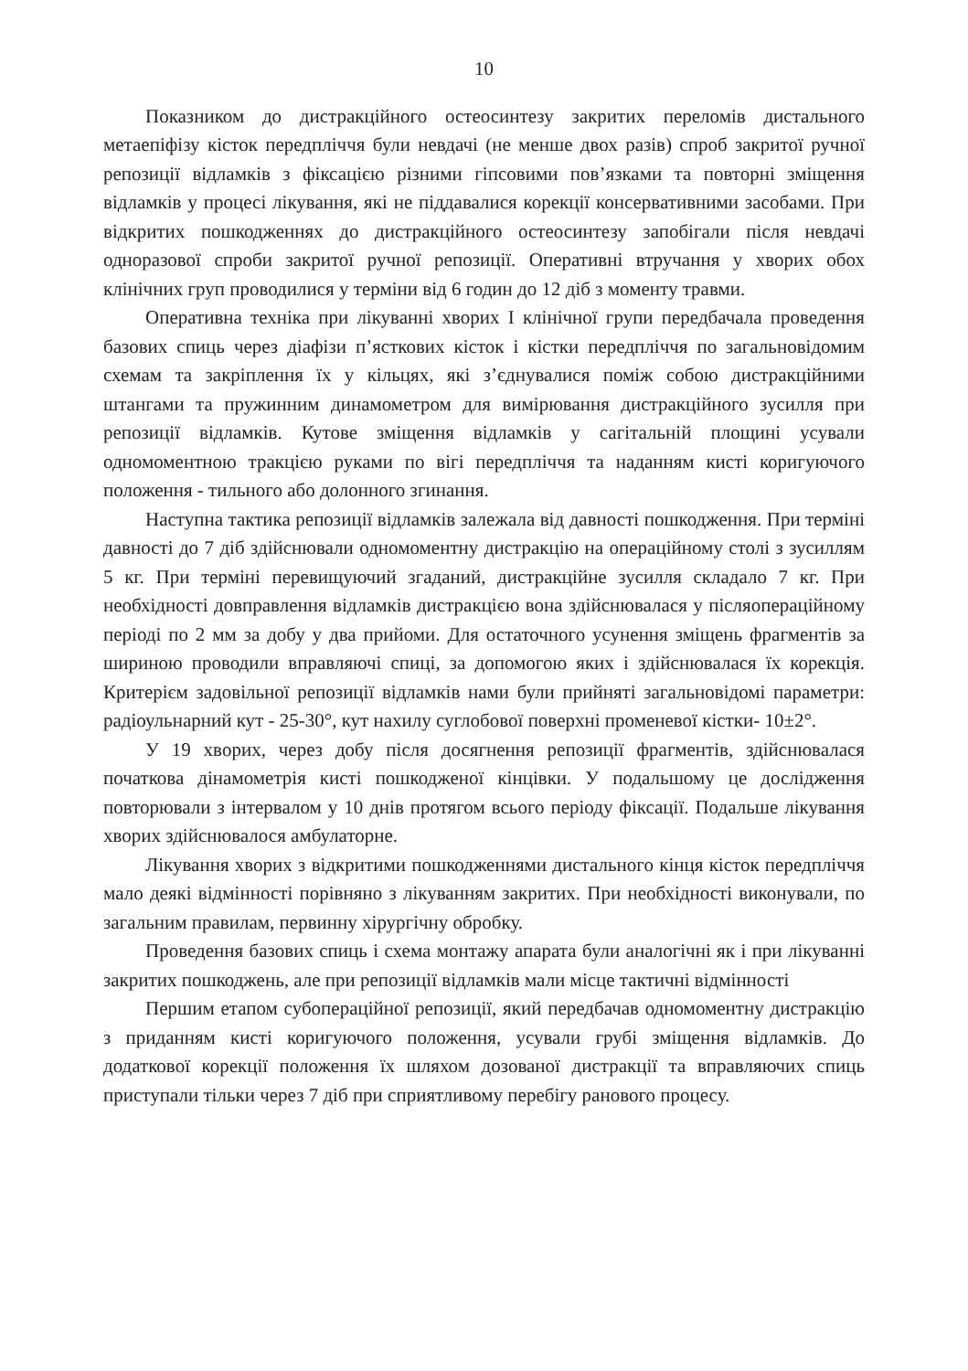10
Показником до дистракційного остеосинтезу закритих переломів дистального метаепіфізу кісток передпліччя були невдачі (не менше двох разів) спроб закритої ручної репозиції відламків з фіксацією різними гіпсовими пов’язками та повторні зміщення відламків у процесі лікування, які не піддавалися корекції консервативними засобами. При відкритих пошкодженнях до дистракційного остеосинтезу запобігали після невдачі одноразової спроби закритої ручної репозиції. Оперативні втручання у хворих обох клінічних груп проводилися у терміни від 6 годин до 12 діб з моменту травми.
Оперативна техніка при лікуванні хворих I клінічної групи передбачала проведення базових спиць через діафізи п’ясткових кісток і кістки передпліччя по загальновідомим схемам та закріплення їх у кільцях, які з’єднувалися поміж собою дистракційними штангами та пружинним динамометром для вимірювання дистракційного зусилля при репозиції відламків. Кутове зміщення відламків у сагітальній площині усували одномоментною тракцією руками по вігі передпліччя та наданням кисті коригуючого положення - тильного або долонного згинання.
Наступна тактика репозиції відламків залежала від давності пошкодження. При терміні давності до 7 діб здійснювали одномоментну дистракцію на операційному столі з зусиллям 5 кг. При терміні перевищуючий згаданий, дистракційне зусилля складало 7 кг. При необхідності довправлення відламків дистракцією вона здійснювалася у післяопераційному періоді по 2 мм за добу у два прийоми. Для остаточного усунення зміщень фрагментів за шириною проводили вправляючі спиці, за допомогою яких і здійснювалася їх корекція. Критерієм задовільної репозиції відламків нами були прийняті загальновідомі параметри: радіоульнарний кут - 25-30°, кут нахилу суглобової поверхні променевої кістки- 10±2°.
У 19 хворих, через добу після досягнення репозиції фрагментів, здійснювалася початкова дінамометрія кисті пошкодженої кінцівки. У подальшому це дослідження повторювали з інтервалом у 10 днів протягом всього періоду фіксації. Подальше лікування хворих здійснювалося амбулаторне.
Лікування хворих з відкритими пошкодженнями дистального кінця кісток передпліччя мало деякі відмінності порівняно з лікуванням закритих. При необхідності виконували, по загальним правилам, первинну хірургічну обробку.
Проведення базових спиць і схема монтажу апарата були аналогічні як і при лікуванні закритих пошкоджень, але при репозиції відламків мали місце тактичні відмінності
Першим етапом субопераційної репозиції, який передбачав одномоментну дистракцію з приданням кисті коригуючого положення, усували грубі зміщення відламків. До додаткової корекції положення їх шляхом дозованої дистракції та вправляючих спиць приступали тільки через 7 діб при сприятливому перебігу ранового процесу.